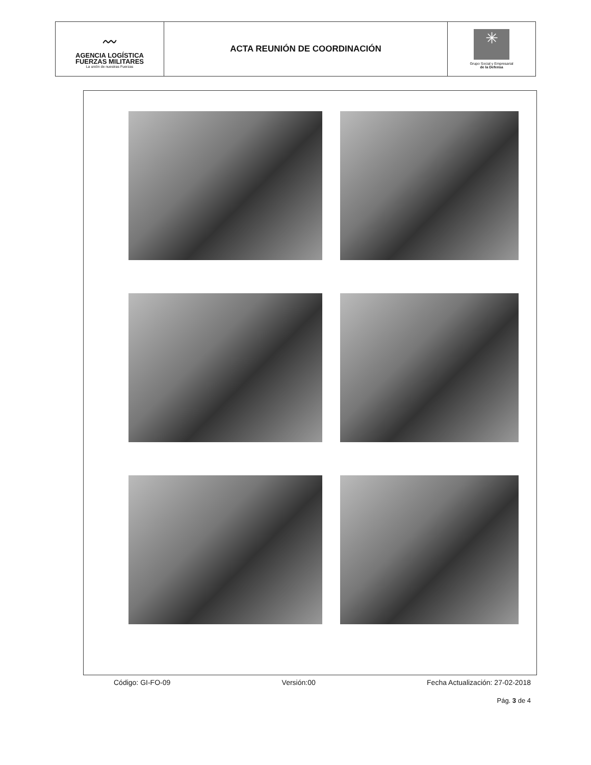| 〰 AGENCIA LOGÍSTICA FUERZAS MILITARES La unión de nuestras Fuerzas | ACTA REUNIÓN DE COORDINACIÓN | ✳ Grupo Social y Empresarial de la Defensa |
Código: GI-FO-09 Versión:00 Fecha Actualización: 27-02-2018
Pág. 3 de 4